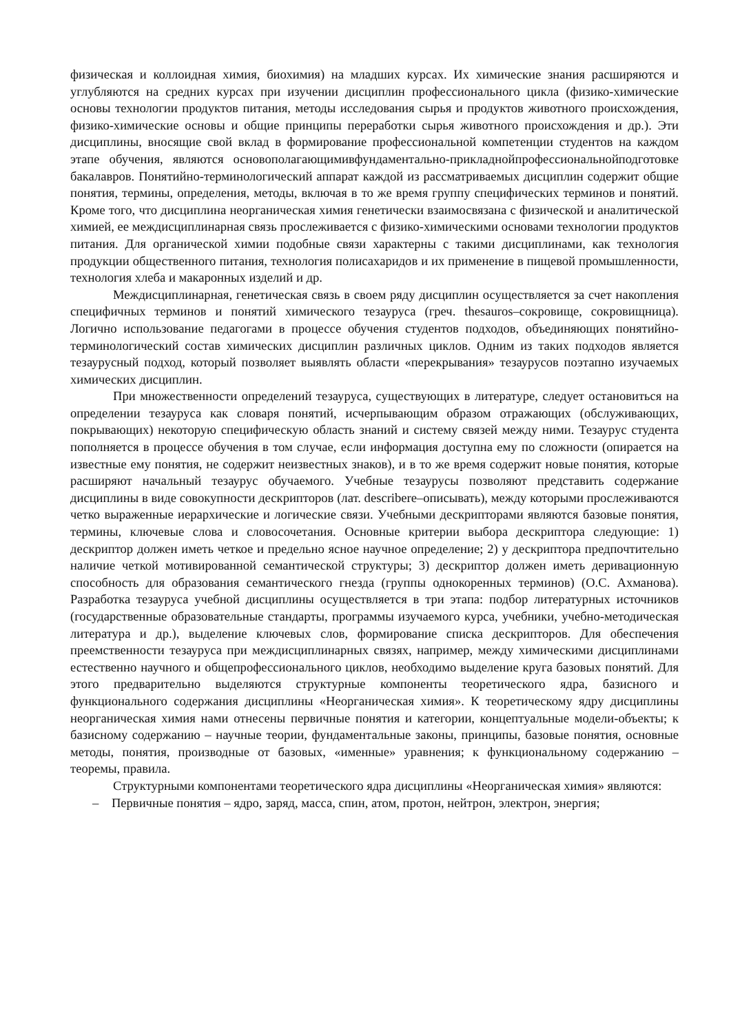физическая и коллоидная химия, биохимия) на младших курсах. Их химические знания расширяются и углубляются на средних курсах при изучении дисциплин профессионального цикла (физико-химические основы технологии продуктов питания, методы исследования сырья и продуктов животного происхождения, физико-химические основы и общие принципы переработки сырья животного происхождения и др.). Эти дисциплины, вносящие свой вклад в формирование профессиональной компетенции студентов на каждом этапе обучения, являются основополагающимивфундаментально-прикладнойпрофессиональнойподготовке бакалавров. Понятийно-терминологический аппарат каждой из рассматриваемых дисциплин содержит общие понятия, термины, определения, методы, включая в то же время группу специфических терминов и понятий. Кроме того, что дисциплина неорганическая химия генетически взаимосвязана с физической и аналитической химией, ее междисциплинарная связь прослеживается с физико-химическими основами технологии продуктов питания. Для органической химии подобные связи характерны с такими дисциплинами, как технология продукции общественного питания, технология полисахаридов и их применение в пищевой промышленности, технология хлеба и макаронных изделий и др.
Междисциплинарная, генетическая связь в своем ряду дисциплин осуществляется за счет накопления специфичных терминов и понятий химического тезауруса (греч. thesauros–сокровище, сокровищница). Логично использование педагогами в процессе обучения студентов подходов, объединяющих понятийно-терминологический состав химических дисциплин различных циклов. Одним из таких подходов является тезаурусный подход, который позволяет выявлять области «перекрывания» тезаурусов поэтапно изучаемых химических дисциплин.
При множественности определений тезауруса, существующих в литературе, следует остановиться на определении тезауруса как словаря понятий, исчерпывающим образом отражающих (обслуживающих, покрывающих) некоторую специфическую область знаний и систему связей между ними. Тезаурус студента пополняется в процессе обучения в том случае, если информация доступна ему по сложности (опирается на известные ему понятия, не содержит неизвестных знаков), и в то же время содержит новые понятия, которые расширяют начальный тезаурус обучаемого. Учебные тезаурусы позволяют представить содержание дисциплины в виде совокупности дескрипторов (лат. describere–описывать), между которыми прослеживаются четко выраженные иерархические и логические связи. Учебными дескрипторами являются базовые понятия, термины, ключевые слова и словосочетания. Основные критерии выбора дескриптора следующие: 1) дескриптор должен иметь четкое и предельно ясное научное определение; 2) у дескриптора предпочтительно наличие четкой мотивированной семантической структуры; 3) дескриптор должен иметь деривационную способность для образования семантического гнезда (группы однокоренных терминов) (О.С. Ахманова). Разработка тезауруса учебной дисциплины осуществляется в три этапа: подбор литературных источников (государственные образовательные стандарты, программы изучаемого курса, учебники, учебно-методическая литература и др.), выделение ключевых слов, формирование списка дескрипторов. Для обеспечения преемственности тезауруса при междисциплинарных связях, например, между химическими дисциплинами естественно научного и общепрофессионального циклов, необходимо выделение круга базовых понятий. Для этого предварительно выделяются структурные компоненты теоретического ядра, базисного и функционального содержания дисциплины «Неорганическая химия». К теоретическому ядру дисциплины неорганическая химия нами отнесены первичные понятия и категории, концептуальные модели-объекты; к базисному содержанию – научные теории, фундаментальные законы, принципы, базовые понятия, основные методы, понятия, производные от базовых, «именные» уравнения; к функциональному содержанию – теоремы, правила.
Структурными компонентами теоретического ядра дисциплины «Неорганическая химия» являются:
– Первичные понятия – ядро, заряд, масса, спин, атом, протон, нейтрон, электрон, энергия;